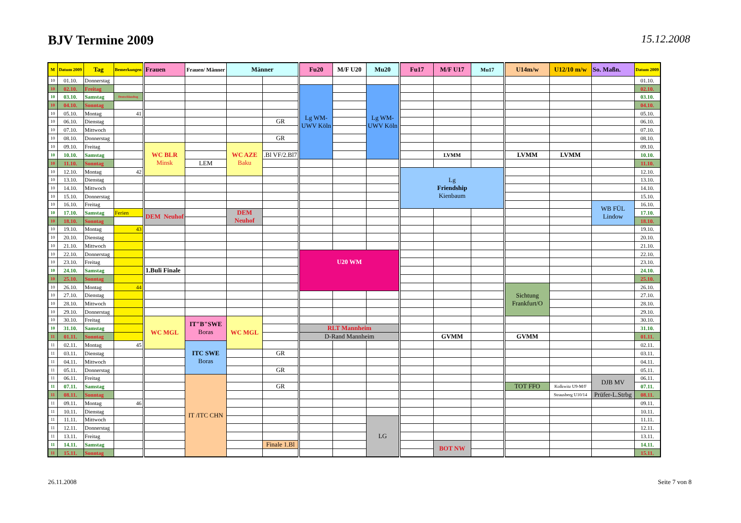BJV Termine 2009
15.12.2008
| M | Datum 2009 | Tag | Bemerkungen | Frauen | Frauen/ Männer | Männer | | Fu20 | M/F U20 | Mu20 | Fu17 | M/F U17 | Mu17 | U14m/w | U12/10 m/w | So. Maßn. | Datum 2009 |
| --- | --- | --- | --- | --- | --- | --- | --- | --- | --- | --- | --- | --- | --- | --- | --- | --- | --- |
| 10 | 01.10. | Donnerstag | | | | | | | | | | | | | | | 01.10. |
| 10 | 02.10. | Freitag | | | | | | Lg WM- UWV Köln | | Lg WM- UWV Köln | | | | | | | 02.10. |
| 10 | 03.10. | Samstag | Deutschlandtag | | | | | | | | | | | | | | 03.10. |
| 10 | 04.10. | Sonntag | | | | | | | | | | | | | | | 04.10. |
| 10 | 05.10. | Montag | 41 | | | | | | | | | | | | | | 05.10. |
| 10 | 06.10. | Dienstag | | | | | GR | | | | | | | | | | 06.10. |
| 10 | 07.10. | Mittwoch | | | | | | | | | | | | | | | 07.10. |
| 10 | 08.10. | Donnerstag | | | | | GR | | | | | | | | | | 08.10. |
| 10 | 09.10. | Freitag | | WC BLR Minsk | | WC AZE Baku | | | | | | | | | | | 09.10. |
| 10 | 10.10. | Samstag | | | | | .Bl VF/2.Bl7 | | | | | LVMM | | LVMM | LVMM | | 10.10. |
| 10 | 11.10. | Sonntag | | | LEM | | | | | | | | | | | | 11.10. |
| 10 | 12.10. | Montag | 42 | | | | | | | | Lg Friendship Kienbaum | | | | | | 12.10. |
| 10 | 13.10. | Dienstag | | | | | | | | | | | | | | | 13.10. |
| 10 | 14.10. | Mittwoch | | | | | | | | | | | | | | | 14.10. |
| 10 | 15.10. | Donnerstag | | | | | | | | | | | | | | | 15.10. |
| 10 | 16.10. | Freitag | | | | | | | | | | | | | | WB FÜL Lindow | 16.10. |
| 10 | 17.10. | Samstag | Ferien | DEM Neuhof | | DEM Neuhof | | | | | | | | | | | 17.10. |
| 10 | 18.10. | Sonntag | | | | | | | | | | | | | | | 18.10. |
| 10 | 19.10. | Montag | 43 | | | | | | | | | | | | | | 19.10. |
| 10 | 20.10. | Dienstag | | | | | | | | | | | | | | | 20.10. |
| 10 | 21.10. | Mittwoch | | | | | | | | | | | | | | | 21.10. |
| 10 | 22.10. | Donnerstag | | | | | | U20 WM | | | | | | | | | 22.10. |
| 10 | 23.10. | Freitag | | | | | | | | | | | | | | | 23.10. |
| 10 | 24.10. | Samstag | | 1.Buli Finale | | | | | | | | | | | | | 24.10. |
| 10 | 25.10. | Sonntag | | | | | | | | | | | | | | | 25.10. |
| 10 | 26.10. | Montag | 44 | | | | | | | | | | | Sichtung Frankfurt/O | | | 26.10. |
| 10 | 27.10. | Dienstag | | | | | | | | | | | | | | | 27.10. |
| 10 | 28.10. | Mittwoch | | | | | | | | | | | | | | | 28.10. |
| 10 | 29.10. | Donnerstag | | | | | | | | | | | | | | | 29.10. |
| 10 | 30.10. | Freitag | | WC MGL | IT"B"SWE Boras | WC MGL | | | | | | | | | | | 30.10. |
| 10 | 31.10. | Samstag | | | | | | RLT Mannheim | | | | | | | | | 31.10. |
| 11 | 01.11. | Sonntag | | | | | | D-Rand Mannheim | | | | GVMM | | GVMM | | | 01.11. |
| 11 | 02.11. | Montag | 45 | | ITC SWE Boras | | | | | | | | | | | | 02.11. |
| 11 | 03.11. | Dienstag | | | | | GR | | | | | | | | | | 03.11. |
| 11 | 04.11. | Mittwoch | | | | | | | | | | | | | | | 04.11. |
| 11 | 05.11. | Donnerstag | | | | | GR | | | | | | | | | | 05.11. |
| 11 | 06.11. | Freitag | | | IT /ITC CHN | | | | | | | | | | | DJB MV | 06.11. |
| 11 | 07.11. | Samstag | | | | | GR | | | | | | | TOT FFO | Kolkwitz U9-M/F | | 07.11. |
| 11 | 08.11. | Sonntag | | | | | | | | | | | | | Strausberg U10/14 | Prüfer-L.Strbg | 08.11. |
| 11 | 09.11. | Montag | 46 | | | | | | | | | | | | | | 09.11. |
| 11 | 10.11. | Dienstag | | | | | | | | | | | | | | | 10.11. |
| 11 | 11.11. | Mittwoch | | | | | | | | LG | | | | | | | 11.11. |
| 11 | 12.11. | Donnerstag | | | | | | | | | | | | | | | 12.11. |
| 11 | 13.11. | Freitag | | | | | | | | | | | | | | | 13.11. |
| 11 | 14.11. | Samstag | | | | | Finale 1.Bl | | | | | BOT NW | | | | | 14.11. |
| 11 | 15.11. | Sonntag | | | | | | | | | | | | | | | 15.11. |
26.11.2008 Seite 7 von 8